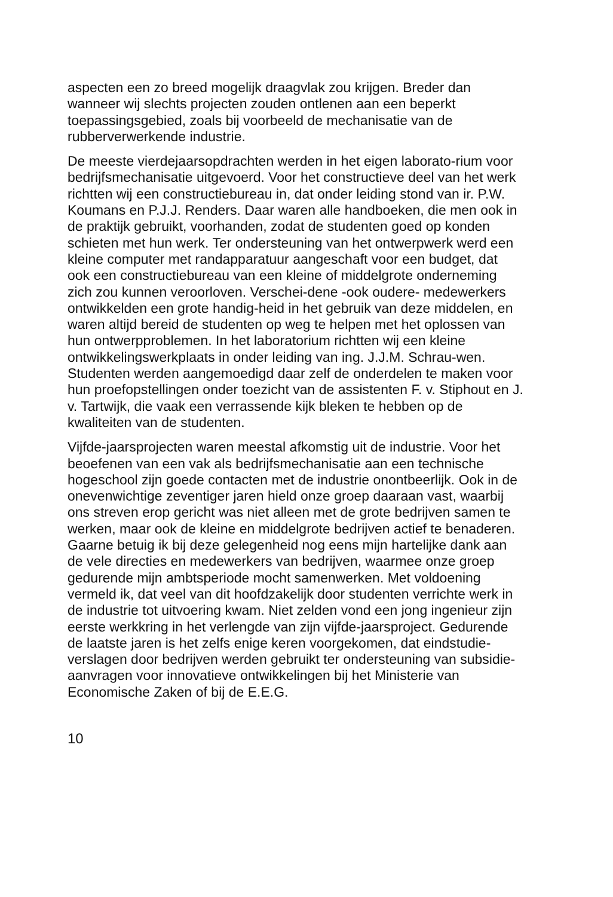aspecten een zo breed mogelijk draagvlak zou krijgen. Breder dan wanneer wij slechts projecten zouden ontlenen aan een beperkt toepassingsgebied, zoals bij voorbeeld de mechanisatie van de rubberverwerkende industrie.
De meeste vierdejaarsopdrachten werden in het eigen laborato-rium voor bedrijfsmechanisatie uitgevoerd. Voor het constructieve deel van het werk richtten wij een constructiebureau in, dat onder leiding stond van ir. P.W. Koumans en P.J.J. Renders. Daar waren alle handboeken, die men ook in de praktijk gebruikt, voorhanden, zodat de studenten goed op konden schieten met hun werk. Ter ondersteuning van het ontwerpwerk werd een kleine computer met randapparatuur aangeschaft voor een budget, dat ook een constructiebureau van een kleine of middelgrote onderneming zich zou kunnen veroorloven. Verschei-dene -ook oudere- medewerkers ontwikkelden een grote handig-heid in het gebruik van deze middelen, en waren altijd bereid de studenten op weg te helpen met het oplossen van hun ontwerpproblemen. In het laboratorium richtten wij een kleine ontwikkelingswerkplaats in onder leiding van ing. J.J.M. Schrau-wen. Studenten werden aangemoedigd daar zelf de onderdelen te maken voor hun proefopstellingen onder toezicht van de assistenten F. v. Stiphout en J. v. Tartwijk, die vaak een verrassende kijk bleken te hebben op de kwaliteiten van de studenten.
Vijfde-jaarsprojecten waren meestal afkomstig uit de industrie. Voor het beoefenen van een vak als bedrijfsmechanisatie aan een technische hogeschool zijn goede contacten met de industrie onontbeerlijk. Ook in de onevenwichtige zeventiger jaren hield onze groep daaraan vast, waarbij ons streven erop gericht was niet alleen met de grote bedrijven samen te werken, maar ook de kleine en middelgrote bedrijven actief te benaderen. Gaarne betuig ik bij deze gelegenheid nog eens mijn hartelijke dank aan de vele directies en medewerkers van bedrijven, waarmee onze groep gedurende mijn ambtsperiode mocht samenwerken. Met voldoening vermeld ik, dat veel van dit hoofdzakelijk door studenten verrichte werk in de industrie tot uitvoering kwam. Niet zelden vond een jong ingenieur zijn eerste werkkring in het verlengde van zijn vijfde-jaarsproject. Gedurende de laatste jaren is het zelfs enige keren voorgekomen, dat eindstudie-verslagen door bedrijven werden gebruikt ter ondersteuning van subsidie-aanvragen voor innovatieve ontwikkelingen bij het Ministerie van Economische Zaken of bij de E.E.G.
10